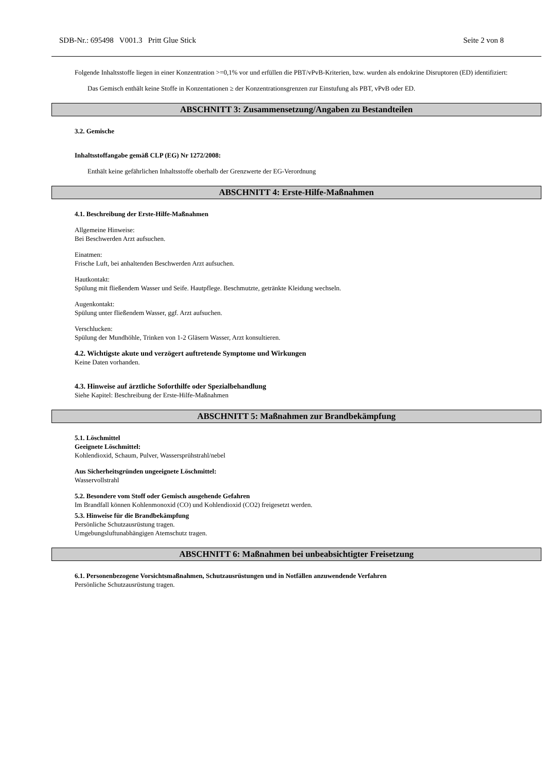SDB-Nr.: 695498 V001.3 Pritt Glue Stick Seite 2 von 8
Folgende Inhaltsstoffe liegen in einer Konzentration >=0,1% vor und erfüllen die PBT/vPvB-Kriterien, bzw. wurden als endokrine Disruptoren (ED) identifiziert:
Das Gemisch enthält keine Stoffe in Konzentationen ≥ der Konzentrationsgrenzen zur Einstufung als PBT, vPvB oder ED.
ABSCHNITT 3: Zusammensetzung/Angaben zu Bestandteilen
3.2. Gemische
Inhaltsstoffangabe gemäß CLP (EG) Nr 1272/2008:
Enthält keine gefährlichen Inhaltsstoffe oberhalb der Grenzwerte der EG-Verordnung
ABSCHNITT 4: Erste-Hilfe-Maßnahmen
4.1. Beschreibung der Erste-Hilfe-Maßnahmen
Allgemeine Hinweise:
Bei Beschwerden Arzt aufsuchen.
Einatmen:
Frische Luft, bei anhaltenden Beschwerden Arzt aufsuchen.
Hautkontakt:
Spülung mit fließendem Wasser und Seife. Hautpflege. Beschmutzte, getränkte Kleidung wechseln.
Augenkontakt:
Spülung unter fließendem Wasser, ggf. Arzt aufsuchen.
Verschlucken:
Spülung der Mundhöhle, Trinken von 1-2 Gläsern Wasser, Arzt konsultieren.
4.2. Wichtigste akute und verzögert auftretende Symptome und Wirkungen
Keine Daten vorhanden.
4.3. Hinweise auf ärztliche Soforthilfe oder Spezialbehandlung
Siehe Kapitel: Beschreibung der Erste-Hilfe-Maßnahmen
ABSCHNITT 5: Maßnahmen zur Brandbekämpfung
5.1. Löschmittel
Geeignete Löschmittel:
Kohlendioxid, Schaum, Pulver, Wassersprühstrahl/nebel
Aus Sicherheitsgründen ungeeignete Löschmittel:
Wasservollstrahl
5.2. Besondere vom Stoff oder Gemisch ausgehende Gefahren
Im Brandfall können Kohlenmonoxid (CO) und Kohlendioxid (CO2) freigesetzt werden.
5.3. Hinweise für die Brandbekämpfung
Persönliche Schutzausrüstung tragen.
Umgebungsluftunabhängigen Atemschutz tragen.
ABSCHNITT 6: Maßnahmen bei unbeabsichtigter Freisetzung
6.1. Personenbezogene Vorsichtsmaßnahmen, Schutzausrüstungen und in Notfällen anzuwendende Verfahren
Persönliche Schutzausrüstung tragen.